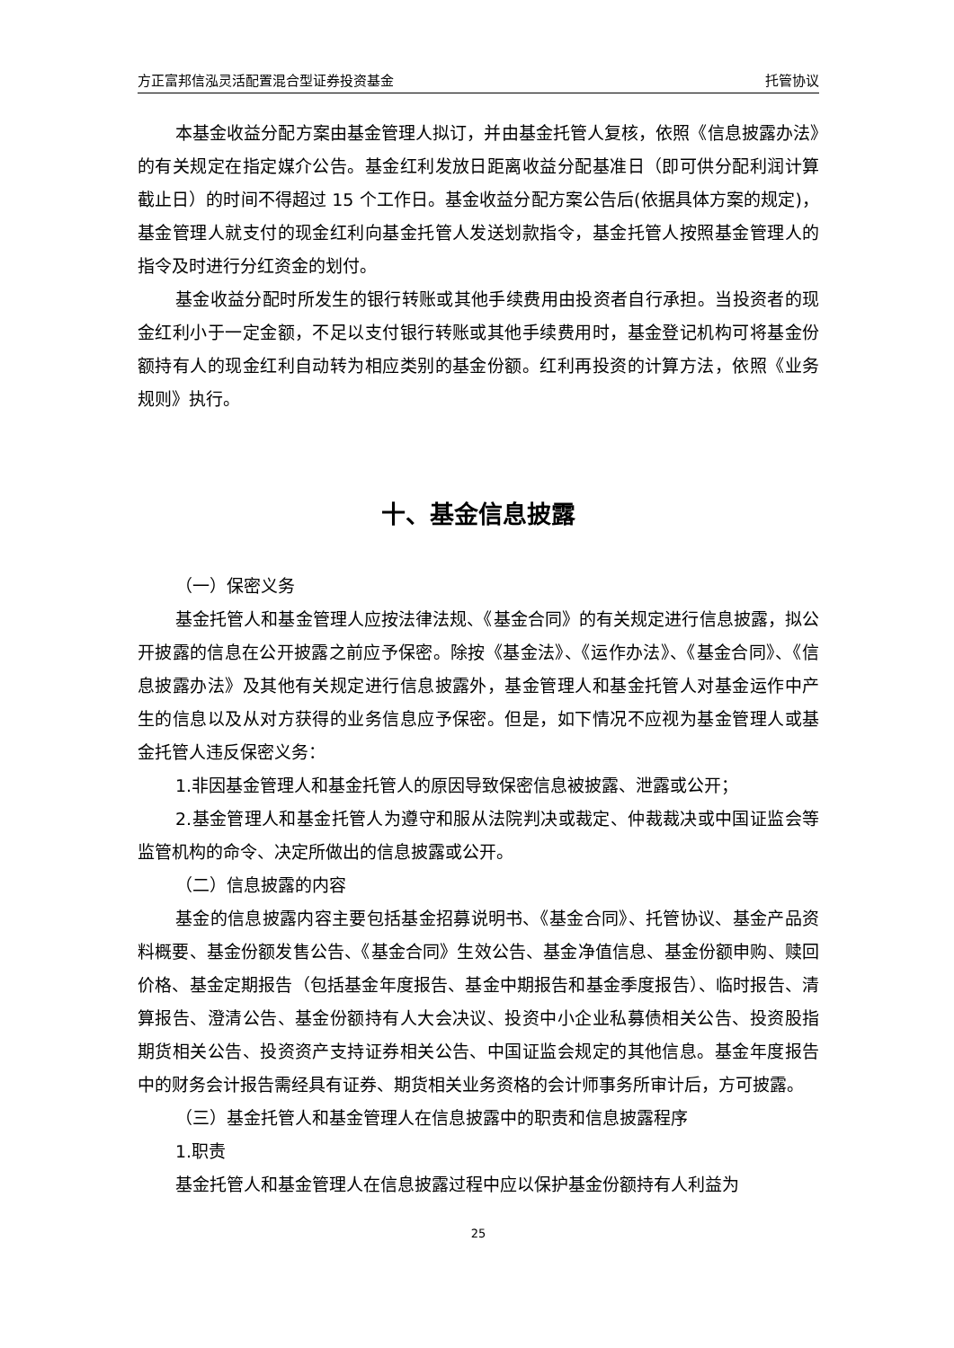方正富邦信泓灵活配置混合型证券投资基金 托管协议
本基金收益分配方案由基金管理人拟订，并由基金托管人复核，依照《信息披露办法》的有关规定在指定媒介公告。基金红利发放日距离收益分配基准日（即可供分配利润计算截止日）的时间不得超过 15 个工作日。基金收益分配方案公告后(依据具体方案的规定)，基金管理人就支付的现金红利向基金托管人发送划款指令，基金托管人按照基金管理人的指令及时进行分红资金的划付。
基金收益分配时所发生的银行转账或其他手续费用由投资者自行承担。当投资者的现金红利小于一定金额，不足以支付银行转账或其他手续费用时，基金登记机构可将基金份额持有人的现金红利自动转为相应类别的基金份额。红利再投资的计算方法，依照《业务规则》执行。
十、基金信息披露
（一）保密义务
基金托管人和基金管理人应按法律法规、《基金合同》的有关规定进行信息披露，拟公开披露的信息在公开披露之前应予保密。除按《基金法》、《运作办法》、《基金合同》、《信息披露办法》及其他有关规定进行信息披露外，基金管理人和基金托管人对基金运作中产生的信息以及从对方获得的业务信息应予保密。但是，如下情况不应视为基金管理人或基金托管人违反保密义务：
1.非因基金管理人和基金托管人的原因导致保密信息被披露、泄露或公开；
2.基金管理人和基金托管人为遵守和服从法院判决或裁定、仲裁裁决或中国证监会等监管机构的命令、决定所做出的信息披露或公开。
（二）信息披露的内容
基金的信息披露内容主要包括基金招募说明书、《基金合同》、托管协议、基金产品资料概要、基金份额发售公告、《基金合同》生效公告、基金净值信息、基金份额申购、赎回价格、基金定期报告（包括基金年度报告、基金中期报告和基金季度报告）、临时报告、清算报告、澄清公告、基金份额持有人大会决议、投资中小企业私募债相关公告、投资股指期货相关公告、投资资产支持证券相关公告、中国证监会规定的其他信息。基金年度报告中的财务会计报告需经具有证券、期货相关业务资格的会计师事务所审计后，方可披露。
（三）基金托管人和基金管理人在信息披露中的职责和信息披露程序
1.职责
基金托管人和基金管理人在信息披露过程中应以保护基金份额持有人利益为
25